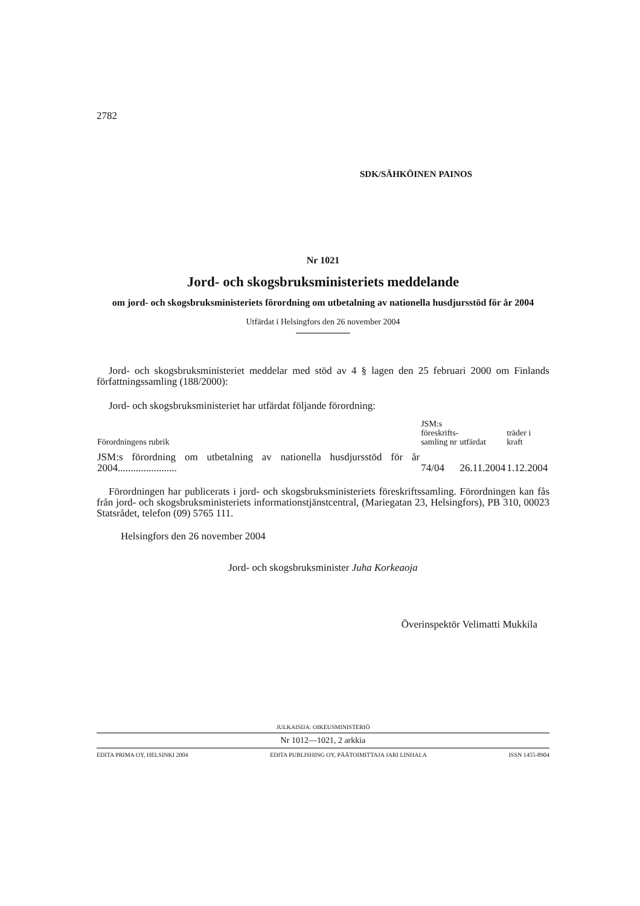2782
SDK/SÄHKÖINEN PAINOS
Nr 1021
Jord- och skogsbruksministeriets meddelande
om jord- och skogsbruksministeriets förordning om utbetalning av nationella husdjursstöd för år 2004
Utfärdat i Helsingfors den 26 november 2004
Jord- och skogsbruksministeriet meddelar med stöd av 4 § lagen den 25 februari 2000 om Finlands författningssamling (188/2000):
Jord- och skogsbruksministeriet har utfärdat följande förordning:
| Förordningens rubrik | JSM:s föreskrifts- samling nr | utfärdat | träder i kraft |
| --- | --- | --- | --- |
| JSM:s förordning om utbetalning av nationella husdjursstöd för år 2004....................... | 74/04 | 26.11.2004 | 1.12.2004 |
Förordningen har publicerats i jord- och skogsbruksministeriets föreskriftssamling. Förordningen kan fås från jord- och skogsbruksministeriets informationstjänstcentral, (Mariegatan 23, Helsingfors), PB 310, 00023 Statsrådet, telefon (09) 5765 111.
Helsingfors den 26 november 2004
Jord- och skogsbruksminister Juha Korkeaoja
Överinspektör Velimatti Mukkila
JULKAISIJA: OIKEUSMINISTERIÖ
Nr 1012—1021, 2 arkkia
EDITA PRIMA OY, HELSINKI 2004 EDITA PUBLISHING OY, PÄÄTOIMITTAJA JARI LINHALA ISSN 1455-8904